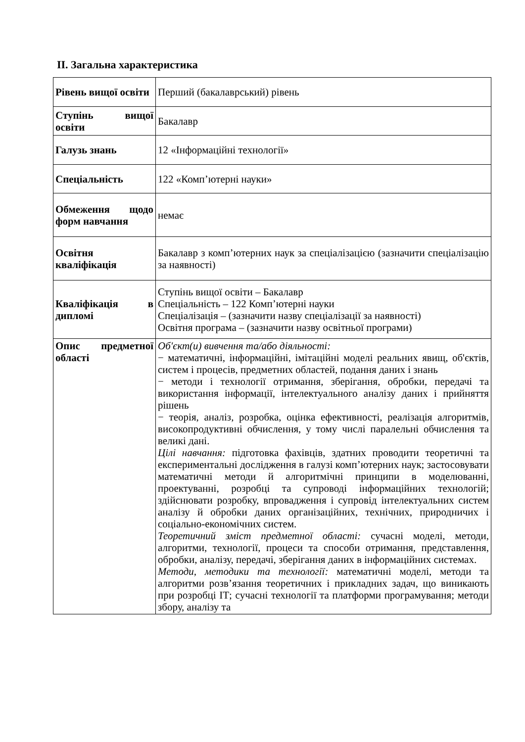ІІ. Загальна характеристика
| Рівень вищої освіти | Перший (бакалаврський) рівень |
| Ступінь вищої освіти | Бакалавр |
| Галузь знань | 12 «Інформаційні технології» |
| Спеціальність | 122 «Комп’ютерні науки» |
| Обмеження щодо форм навчання | немає |
| Освітня кваліфікація | Бакалавр з комп’ютерних наук за спеціалізацією (зазначити спеціалізацію за наявності) |
| Кваліфікація в дипломі | Ступінь вищої освіти – Бакалавр Спеціальність – 122 Комп’ютерні науки Спеціалізація – (зазначити назву спеціалізації за наявності) Освітня програма – (зазначити назву освітньої програми) |
| Опис предметної області | Об'єкт(и) вивчення та/або діяльності: − математичні, інформаційні, імітаційні моделі реальних явищ, об'єктів, систем і процесів, предметних областей, подання даних і знань − методи і технології отримання, зберігання, обробки, передачі та використання інформації, інтелектуального аналізу даних і прийняття рішень − теорія, аналіз, розробка, оцінка ефективності, реалізація алгоритмів, високопродуктивні обчислення, у тому числі паралельні обчислення та великі дані. Цілі навчання: підготовка фахівців, здатних проводити теоретичні та експериментальні дослідження в галузі комп’ютерних наук; застосовувати математичні методи й алгоритмічні принципи в моделюванні, проектуванні, розробці та супроводі інформаційних технологій; здійснювати розробку, впровадження і супровід інтелектуальних систем аналізу й обробки даних організаційних, технічних, природничих і соціально-економічних систем. Теоретичний зміст предметної області: сучасні моделі, методи, алгоритми, технології, процеси та способи отримання, представлення, обробки, аналізу, передачі, зберігання даних в інформаційних системах. Методи, методики та технології: математичні моделі, методи та алгоритми розв’язання теоретичних і прикладних задач, що виникають при розробці ІТ; сучасні технології та платформи програмування; методи збору, аналізу та |